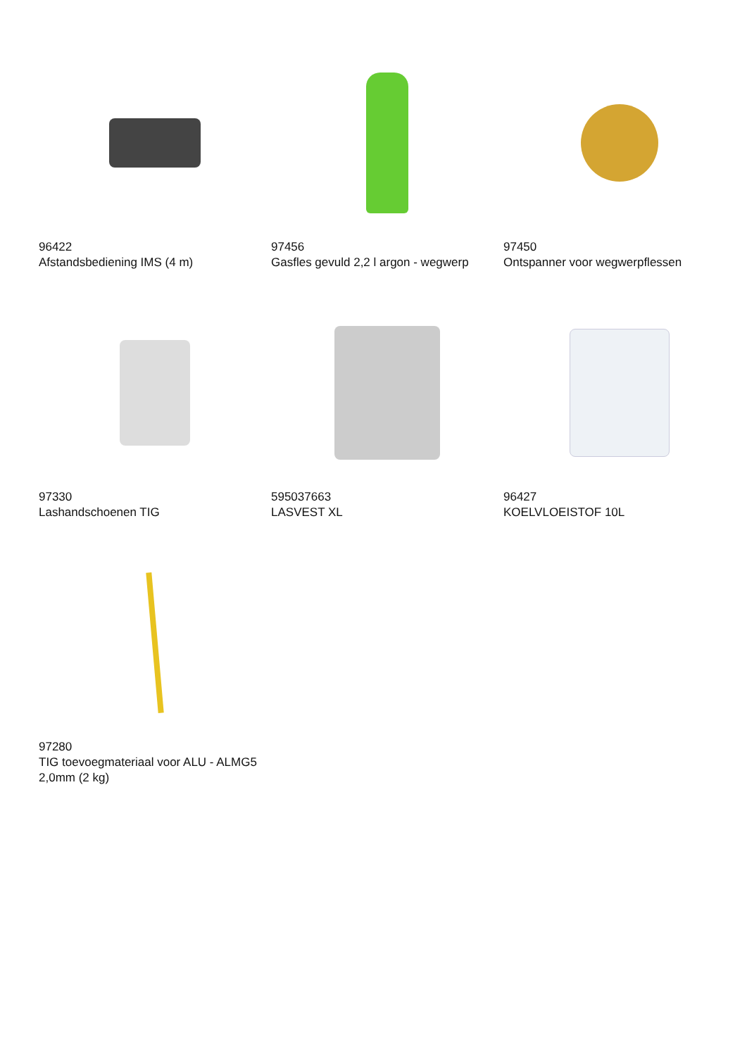96422
Afstandsbediening IMS (4 m)
97456
Gasfles gevuld 2,2 l argon - wegwerp
97450
Ontspanner voor wegwerpflessen
97330
Lashandschoenen TIG
595037663
LASVEST XL
96427
KOELVLOEISTOF 10L
97280
TIG toevoegmateriaal voor ALU - ALMG5 2,0mm (2 kg)